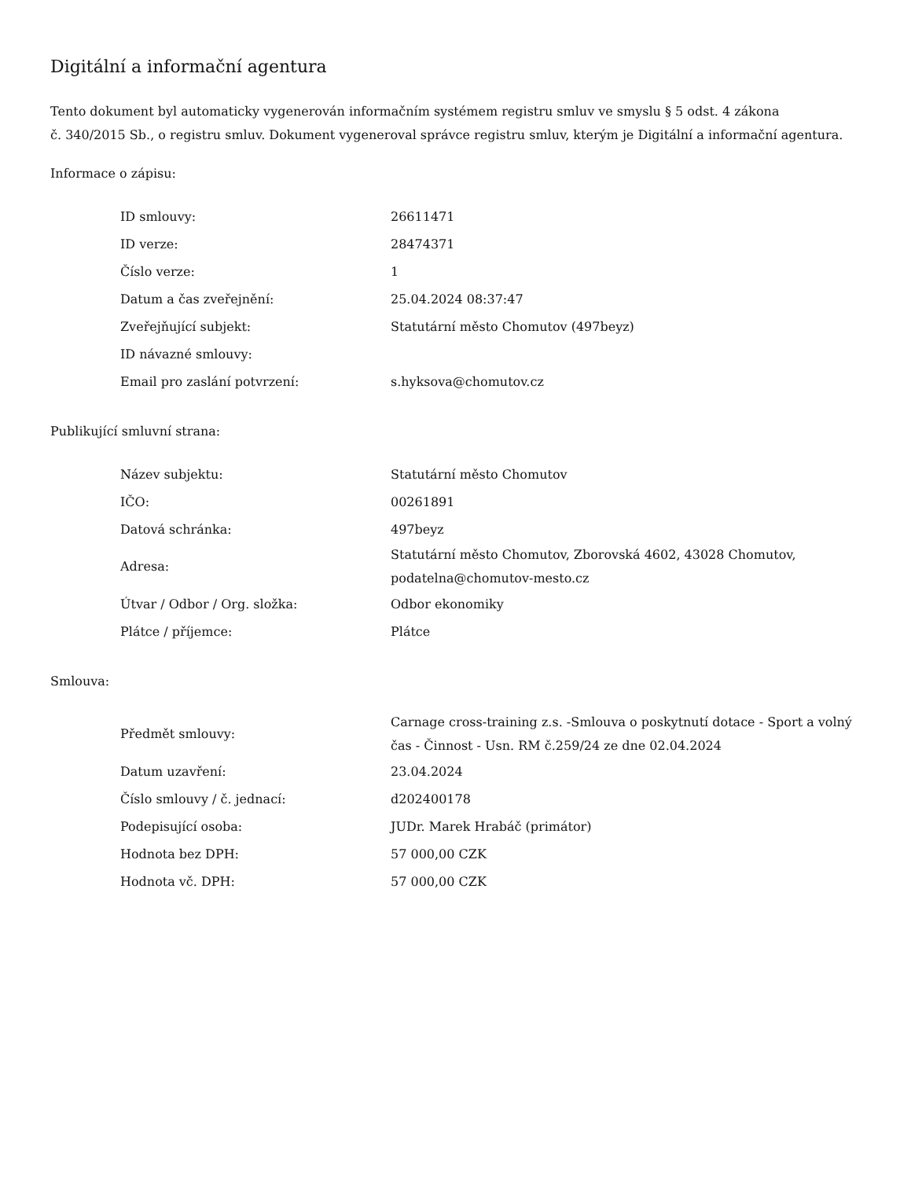Digitální a informační agentura
Tento dokument byl automaticky vygenerován informačním systémem registru smluv ve smyslu § 5 odst. 4 zákona
č. 340/2015 Sb., o registru smluv. Dokument vygeneroval správce registru smluv, kterým je Digitální a informační agentura.
Informace o zápisu:
| ID smlouvy: | 26611471 |
| ID verze: | 28474371 |
| Číslo verze: | 1 |
| Datum a čas zveřejnění: | 25.04.2024 08:37:47 |
| Zveřejňující subjekt: | Statutární město Chomutov (497beyz) |
| ID návazné smlouvy: | |
| Email pro zaslání potvrzení: | s.hyksova@chomutov.cz |
Publikující smluvní strana:
| Název subjektu: | Statutární město Chomutov |
| IČO: | 00261891 |
| Datová schránka: | 497beyz |
| Adresa: | Statutární město Chomutov, Zborovská 4602, 43028 Chomutov, podatelna@chomutov-mesto.cz |
| Útvar / Odbor / Org. složka: | Odbor ekonomiky |
| Plátce / příjemce: | Plátce |
Smlouva:
| Předmět smlouvy: | Carnage cross-training z.s. -Smlouva o poskytnutí dotace - Sport a volný čas - Činnost - Usn. RM č.259/24 ze dne 02.04.2024 |
| Datum uzavření: | 23.04.2024 |
| Číslo smlouvy / č. jednací: | d202400178 |
| Podepisující osoba: | JUDr. Marek Hrabáč (primátor) |
| Hodnota bez DPH: | 57 000,00 CZK |
| Hodnota vč. DPH: | 57 000,00 CZK |